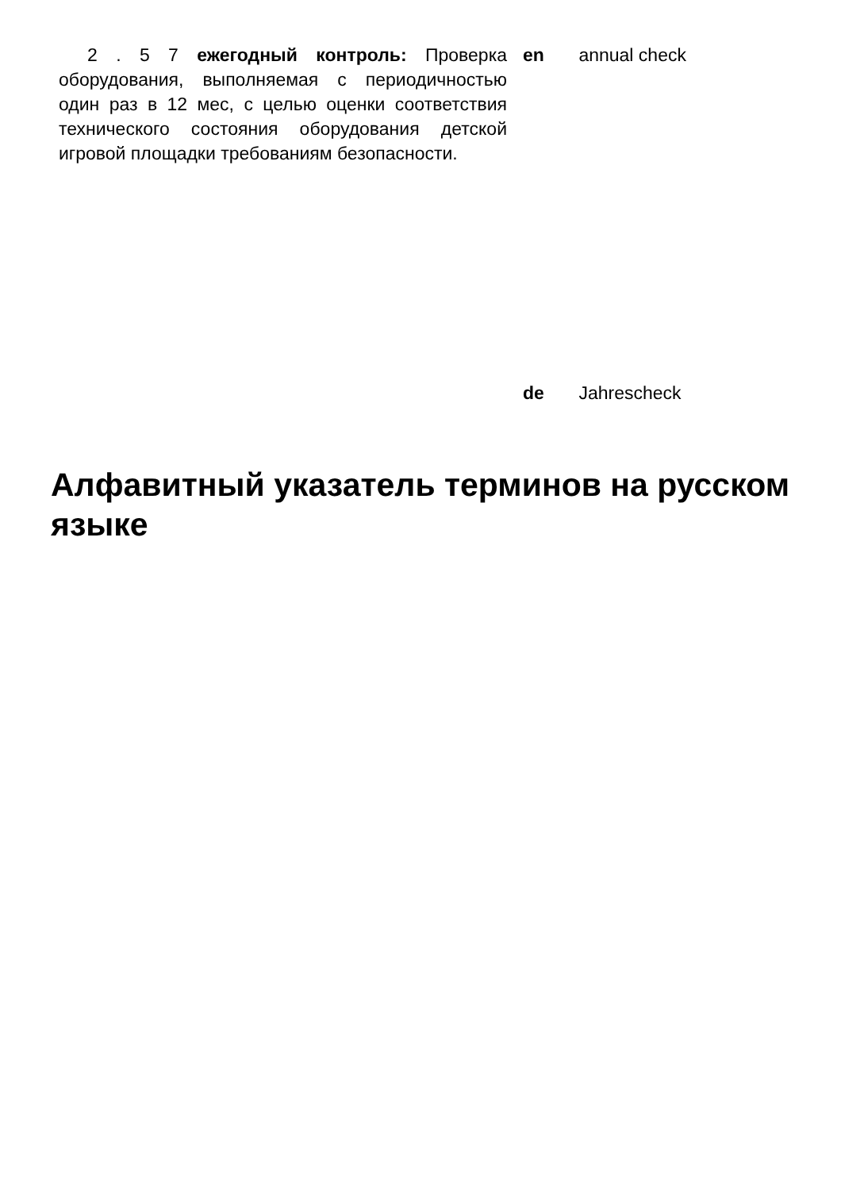2 . 5 7 ежегодный контроль: Проверка оборудования, выполняемая с периодичностью один раз в 12 мес, с целью оценки соответствия технического состояния оборудования детской игровой площадки требованиям безопасности.
en annual check
de Jahrescheck
Алфавитный указатель терминов на русском языке